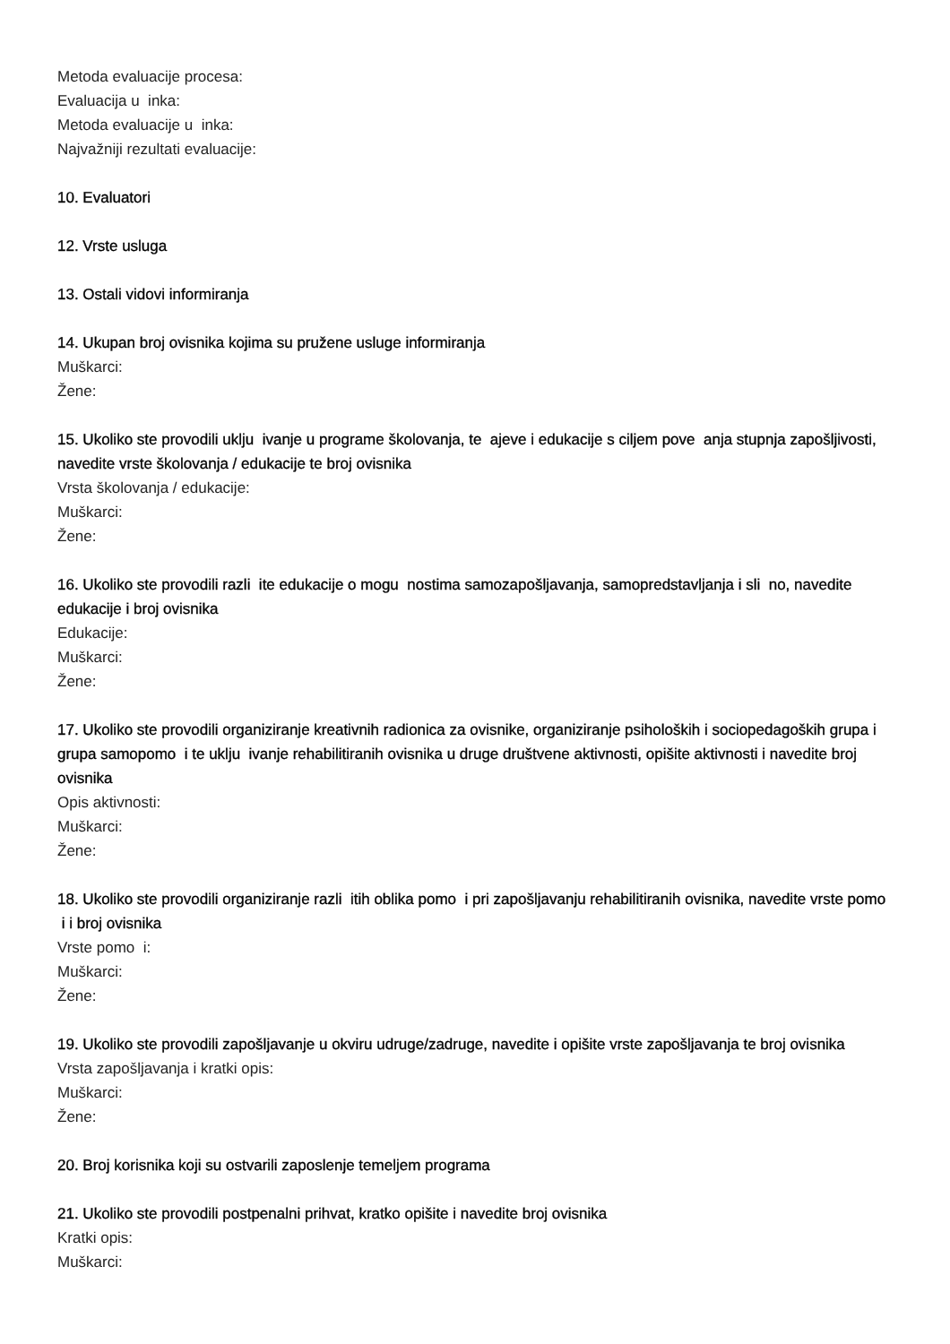Metoda evaluacije procesa:
Evaluacija u inka:
Metoda evaluacije u inka:
Najvažniji rezultati evaluacije:
10. Evaluatori
12. Vrste usluga
13. Ostali vidovi informiranja
14. Ukupan broj ovisnika kojima su pružene usluge informiranja
Muškarci:
Žene:
15. Ukoliko ste provodili uklju ivanje u programe školovanja, te ajeve i edukacije s ciljem pove anja stupnja zapošljivosti, navedite vrste školovanja / edukacije te broj ovisnika
Vrsta školovanja / edukacije:
Muškarci:
Žene:
16. Ukoliko ste provodili razli ite edukacije o mogu nostima samozapošljavanja, samopredstavljanja i sli no, navedite edukacije i broj ovisnika
Edukacije:
Muškarci:
Žene:
17. Ukoliko ste provodili organiziranje kreativnih radionica za ovisnike, organiziranje psiholoških i sociopedagoških grupa i grupa samopomo i te uklju ivanje rehabilitiranih ovisnika u druge društvene aktivnosti, opišite aktivnosti i navedite broj ovisnika
Opis aktivnosti:
Muškarci:
Žene:
18. Ukoliko ste provodili organiziranje razli itih oblika pomo i pri zapošljavanju rehabilitiranih ovisnika, navedite vrste pomo i i broj ovisnika
Vrste pomo i:
Muškarci:
Žene:
19. Ukoliko ste provodili zapošljavanje u okviru udruge/zadruge, navedite i opišite vrste zapošljavanja te broj ovisnika
Vrsta zapošljavanja i kratki opis:
Muškarci:
Žene:
20. Broj korisnika koji su ostvarili zaposlenje temeljem programa
21. Ukoliko ste provodili postpenalni prihvat, kratko opišite i navedite broj ovisnika
Kratki opis:
Muškarci: